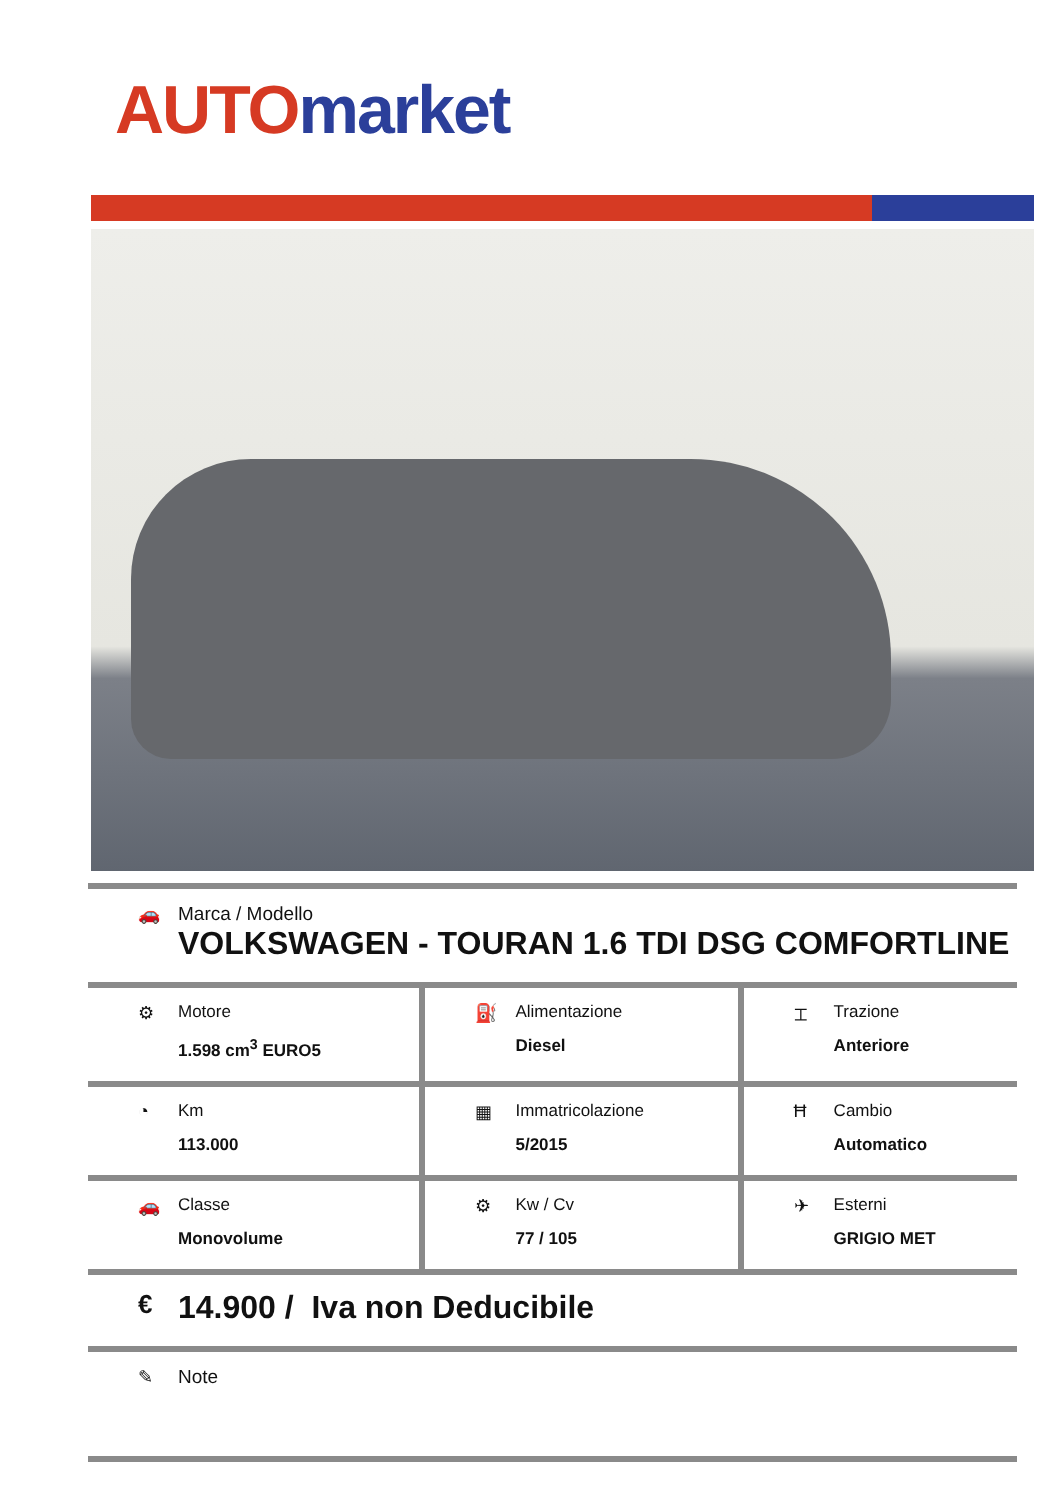AUTO market
| 🚗 Marca / Modello VOLKSWAGEN - TOURAN 1.6 TDI DSG COMFORTLINE | | |
| ⚙ Motore 1.598 cm<sup>3</sup> EURO5 | ⛽ Alimentazione Diesel | ⌶ Trazione Anteriore |
| ◔ Km 113.000 | ▦ Immatricolazione 5/2015 | Ħ Cambio Automatico |
| 🚗 Classe Monovolume | ⚙ Kw / Cv 77 / 105 | ✈ Esterni GRIGIO MET |
| € 14.900 / Iva non Deducibile | | |
| ✎ Note | | |